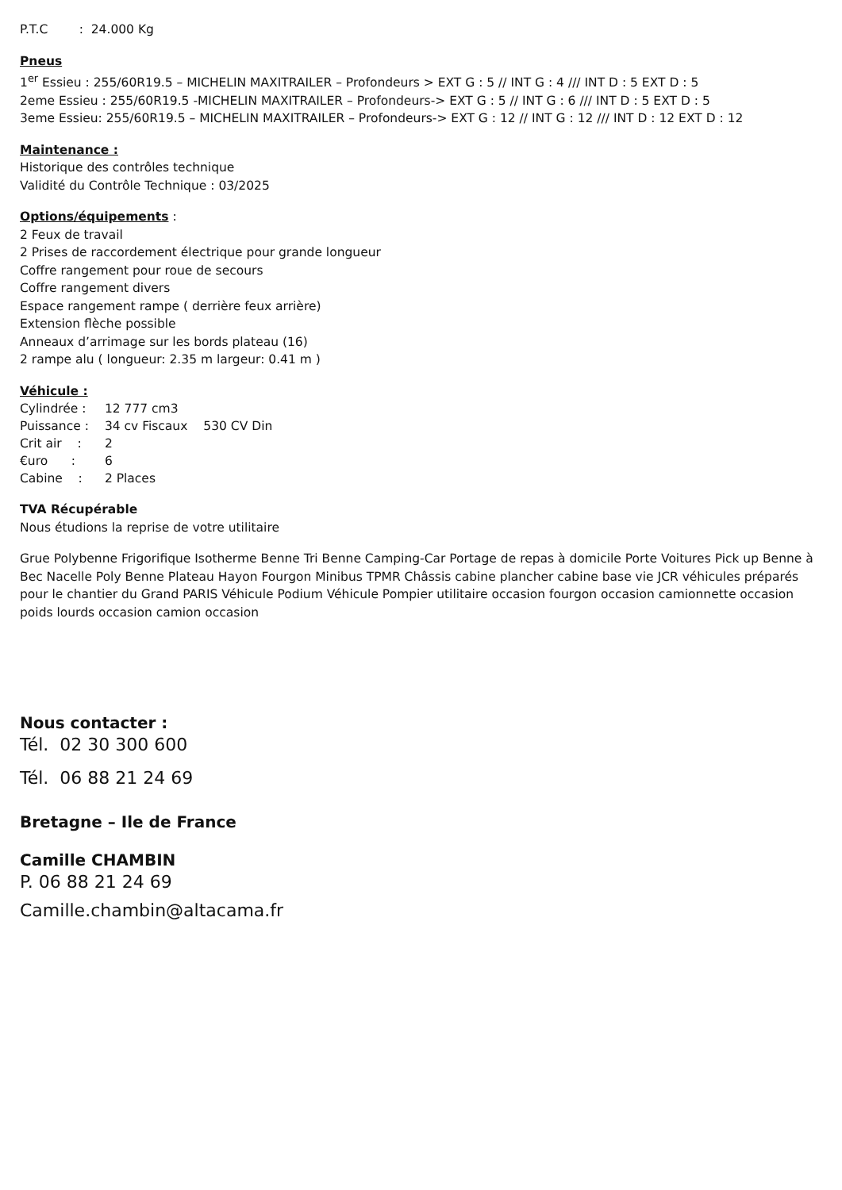P.T.C : 24.000 Kg
Pneus
1<sup>er</sup> Essieu : 255/60R19.5 – MICHELIN MAXITRAILER – Profondeurs > EXT G : 5 // INT G : 4 /// INT D : 5 EXT D : 5
2eme Essieu : 255/60R19.5 -MICHELIN MAXITRAILER – Profondeurs-> EXT G : 5 // INT G : 6 /// INT D : 5 EXT D : 5
3eme Essieu: 255/60R19.5 – MICHELIN MAXITRAILER – Profondeurs-> EXT G : 12 // INT G : 12 /// INT D : 12 EXT D : 12
Maintenance :
Historique des contrôles technique
Validité du Contrôle Technique : 03/2025
Options/équipements :
2 Feux de travail
2 Prises de raccordement électrique pour grande longueur
Coffre rangement pour roue de secours
Coffre rangement divers
Espace rangement rampe ( derrière feux arrière)
Extension flèche possible
Anneaux d’arrimage sur les bords plateau (16)
2 rampe alu ( longueur: 2.35 m largeur: 0.41 m )
Véhicule :
| Cylindrée : | 12 777 cm3 | |
| Puissance : | 34 cv Fiscaux | 530 CV Din |
| Crit air : | 2 | |
| €uro : | 6 | |
| Cabine : | 2 Places | |
TVA Récupérable
Nous étudions la reprise de votre utilitaire
Grue Polybenne Frigorifique Isotherme Benne Tri Benne Camping-Car Portage de repas à domicile Porte Voitures Pick up Benne à Bec Nacelle Poly Benne Plateau Hayon Fourgon Minibus TPMR Châssis cabine plancher cabine base vie JCR véhicules préparés pour le chantier du Grand PARIS Véhicule Podium Véhicule Pompier utilitaire occasion fourgon occasion camionnette occasion poids lourds occasion camion occasion
Nous contacter :
Tél. 02 30 300 600
Tél. 06 88 21 24 69
Bretagne – Ile de France
Camille CHAMBIN
P. 06 88 21 24 69
Camille.chambin@altacama.fr